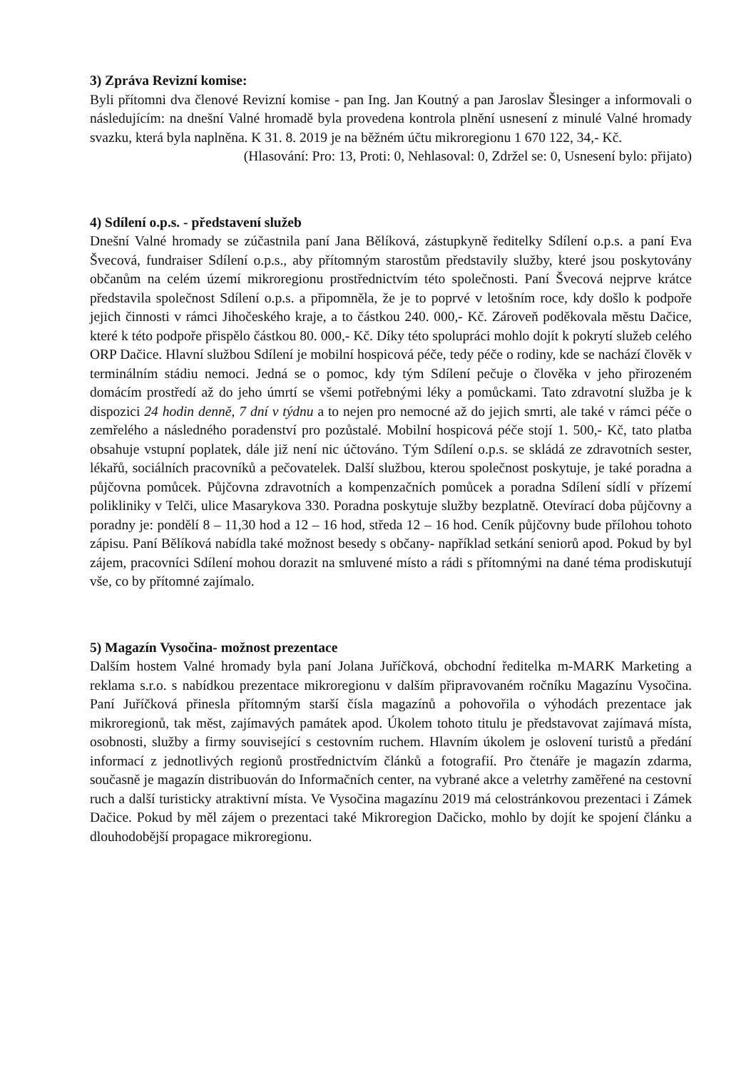3) Zpráva Revizní komise:
Byli přítomni dva členové Revizní komise - pan Ing. Jan Koutný a pan Jaroslav Šlesinger a informovali o následujícím: na dnešní Valné hromadě byla provedena kontrola plnění usnesení z minulé Valné hromady svazku, která byla naplněna. K 31. 8. 2019 je na běžném účtu mikroregionu 1 670 122, 34,- Kč.
(Hlasování: Pro: 13, Proti: 0, Nehlasoval: 0, Zdržel se: 0, Usnesení bylo: přijato)
4) Sdílení o.p.s. - představení služeb
Dnešní Valné hromady se zúčastnila paní Jana Bělíková, zástupkyně ředitelky Sdílení o.p.s. a paní Eva Švecová, fundraiser Sdílení o.p.s., aby přítomným starostům představily služby, které jsou poskytovány občanům na celém území mikroregionu prostřednictvím této společnosti. Paní Švecová nejprve krátce představila společnost Sdílení o.p.s. a připomněla, že je to poprvé v letošním roce, kdy došlo k podpoře jejich činnosti v rámci Jihočeského kraje, a to částkou 240. 000,- Kč. Zároveň poděkovala městu Dačice, které k této podpoře přispělo částkou 80. 000,- Kč. Díky této spolupráci mohlo dojít k pokrytí služeb celého ORP Dačice. Hlavní službou Sdílení je mobilní hospicová péče, tedy péče o rodiny, kde se nachází člověk v terminálním stádiu nemoci. Jedná se o pomoc, kdy tým Sdílení pečuje o člověka v jeho přirozeném domácím prostředí až do jeho úmrtí se všemi potřebnými léky a pomůckami. Tato zdravotní služba je k dispozici 24 hodin denně, 7 dní v týdnu a to nejen pro nemocné až do jejich smrti, ale také v rámci péče o zemřelého a následného poradenství pro pozůstalé. Mobilní hospicová péče stojí 1. 500,- Kč, tato platba obsahuje vstupní poplatek, dále již není nic účtováno. Tým Sdílení o.p.s. se skládá ze zdravotních sester, lékařů, sociálních pracovníků a pečovatelek. Další službou, kterou společnost poskytuje, je také poradna a půjčovna pomůcek. Půjčovna zdravotních a kompenzačních pomůcek a poradna Sdílení sídlí v přízemí polikliniky v Telči, ulice Masarykova 330. Poradna poskytuje služby bezplatně. Otevírací doba půjčovny a poradny je: pondělí 8 – 11,30 hod a 12 – 16 hod, středa 12 – 16 hod. Ceník půjčovny bude přílohou tohoto zápisu. Paní Bělíková nabídla také možnost besedy s občany- například setkání seniorů apod. Pokud by byl zájem, pracovníci Sdílení mohou dorazit na smluvené místo a rádi s přítomnými na dané téma prodiskutují vše, co by přítomné zajímalo.
5) Magazín Vysočina- možnost prezentace
Dalším hostem Valné hromady byla paní Jolana Juříčková, obchodní ředitelka m-MARK Marketing a reklama s.r.o. s nabídkou prezentace mikroregionu v dalším připravovaném ročníku Magazínu Vysočina. Paní Juříčková přinesla přítomným starší čísla magazínů a pohovořila o výhodách prezentace jak mikroregionů, tak měst, zajímavých památek apod. Úkolem tohoto titulu je představovat zajímavá místa, osobnosti, služby a firmy související s cestovním ruchem. Hlavním úkolem je oslovení turistů a předání informací z jednotlivých regionů prostřednictvím článků a fotografií. Pro čtenáře je magazín zdarma, současně je magazín distribuován do Informačních center, na vybrané akce a veletrhy zaměřené na cestovní ruch a další turisticky atraktivní místa. Ve Vysočina magazínu 2019 má celostránkovou prezentaci i Zámek Dačice. Pokud by měl zájem o prezentaci také Mikroregion Dačicko, mohlo by dojít ke spojení článku a dlouhodobější propagace mikroregionu.